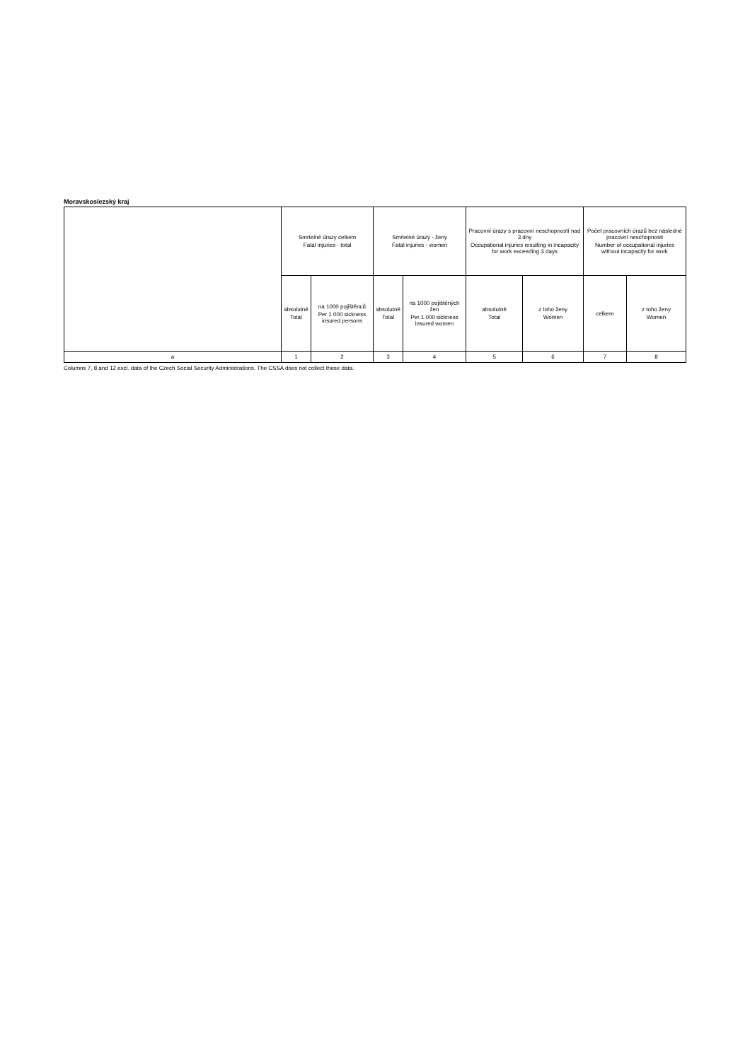Moravskoslezský kraj
| | Smrtelné úrazy celkem Fatal injuries - total | | Smrtelné úrazy - ženy Fatal injuries - women | | Pracovní úrazy s pracovní neschopností nad 3 dny Occupational injuries resulting in incapacity for work exceeding 3 days | | Počet pracovních úrazů bez následné pracovní neschopnosti Number of occupational injuries without incapacity for work | |
| --- | --- | --- | --- | --- | --- | --- | --- | --- |
| | absolutně Total | na 1000 pojištěnců Per 1 000 sickness insured persons | absolutně Total | na 1000 pojištěných žen Per 1 000 sickness insured women | absolutně Total | z toho ženy Women | celkem | z toho ženy Women |
| a | 1 | 2 | 3 | 4 | 5 | 6 | 7 | 8 |
Columns 7, 8 and 12 excl. data of the Czech Social Security Administrations. The CSSA does not collect these data.